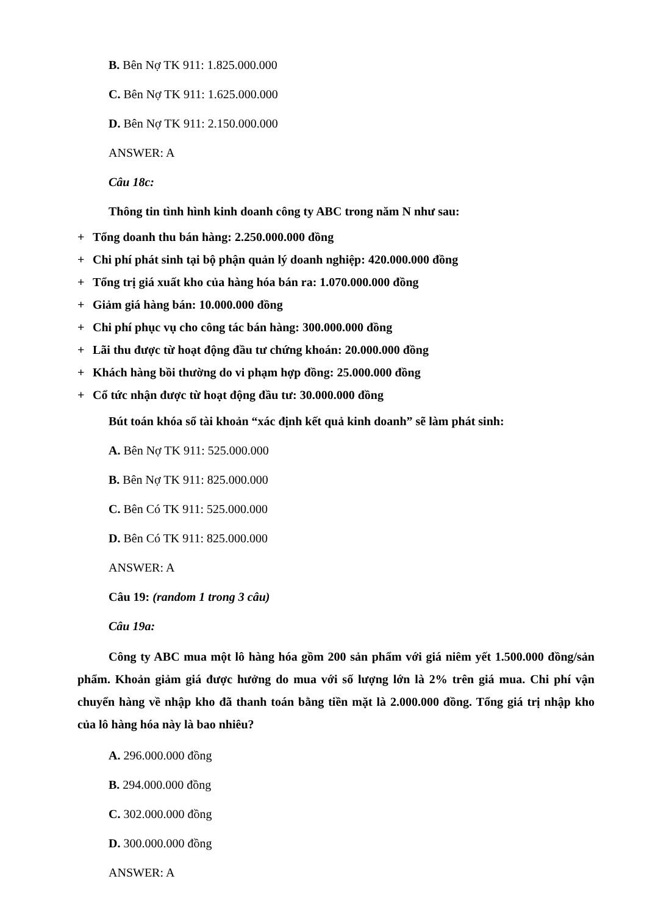B. Bên Nợ TK 911: 1.825.000.000
C. Bên Nợ TK 911: 1.625.000.000
D. Bên Nợ TK 911: 2.150.000.000
ANSWER: A
Câu 18c:
Thông tin tình hình kinh doanh công ty ABC trong năm N như sau:
+ Tổng doanh thu bán hàng: 2.250.000.000 đồng
+ Chi phí phát sinh tại bộ phận quản lý doanh nghiệp: 420.000.000 đồng
+ Tổng trị giá xuất kho của hàng hóa bán ra: 1.070.000.000 đồng
+ Giảm giá hàng bán: 10.000.000 đồng
+ Chi phí phục vụ cho công tác bán hàng: 300.000.000 đồng
+ Lãi thu được từ hoạt động đầu tư chứng khoán: 20.000.000 đồng
+ Khách hàng bồi thường do vi phạm hợp đồng: 25.000.000 đồng
+ Cổ tức nhận được từ hoạt động đầu tư: 30.000.000 đồng
Bút toán khóa sổ tài khoản “xác định kết quả kinh doanh” sẽ làm phát sinh:
A. Bên Nợ TK 911: 525.000.000
B. Bên Nợ TK 911: 825.000.000
C. Bên Có TK 911: 525.000.000
D. Bên Có TK 911: 825.000.000
ANSWER: A
Câu 19: (random 1 trong 3 câu)
Câu 19a:
Công ty ABC mua một lô hàng hóa gồm 200 sản phẩm với giá niêm yết 1.500.000 đồng/sản phẩm. Khoản giảm giá được hưởng do mua với số lượng lớn là 2% trên giá mua. Chi phí vận chuyển hàng về nhập kho đã thanh toán bằng tiền mặt là 2.000.000 đồng. Tổng giá trị nhập kho của lô hàng hóa này là bao nhiêu?
A. 296.000.000 đồng
B. 294.000.000 đồng
C. 302.000.000 đồng
D. 300.000.000 đồng
ANSWER: A